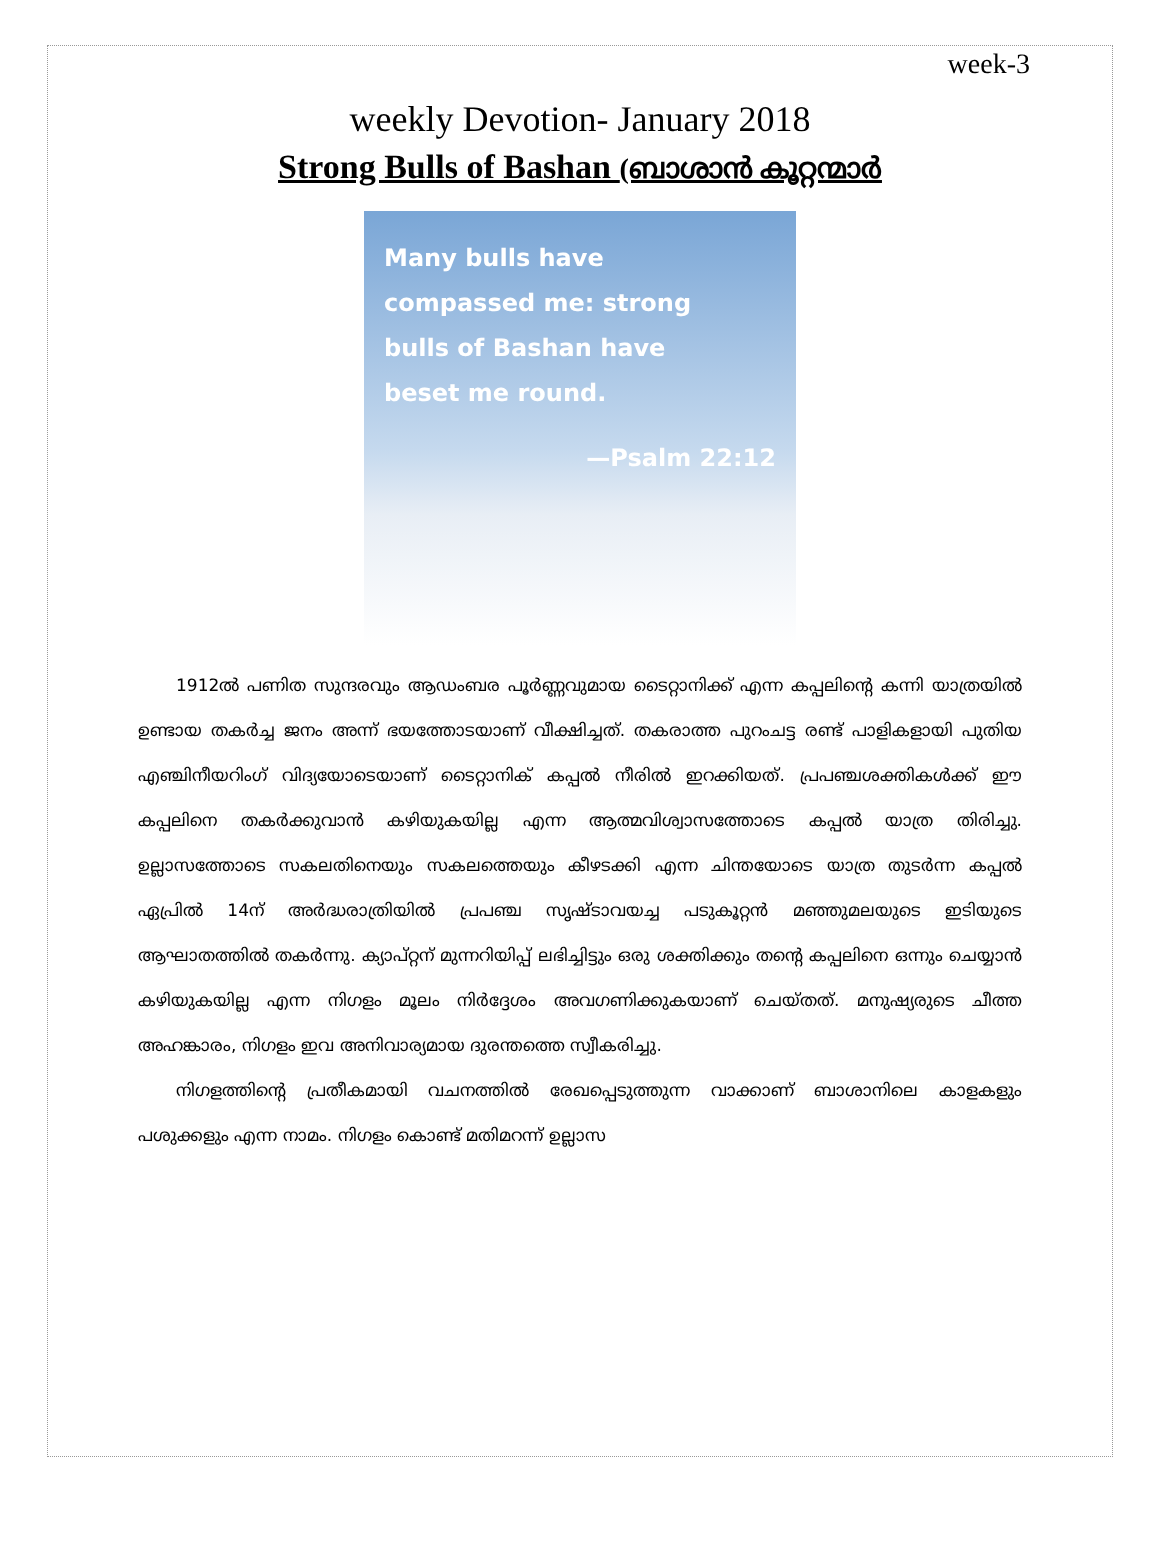week-3
weekly Devotion- January 2018
Strong Bulls of Bashan (ബാശാൻ കൂറ്റന്മാർ
Many bulls have
compassed me: strong
bulls of Bashan have
beset me round.
—Psalm 22:12
1912ൽ പണിത സുന്ദരവും ആഡംബര പൂർണ്ണവുമായ ടൈറ്റാനിക്ക് എന്ന കപ്പലിന്റെ കന്നി യാത്രയിൽ ഉണ്ടായ തകർച്ച ജനം അന്ന് ഭയത്തോടയാണ് വീക്ഷിച്ചത്. തകരാത്ത പുറംചട്ട രണ്ട് പാളികളായി പുതിയ എഞ്ചിനീയറിംഗ് വിദ്യയോടെയാണ് ടൈറ്റാനിക് കപ്പൽ നീരിൽ ഇറക്കിയത്. പ്രപഞ്ചശക്തികൾക്ക് ഈ കപ്പലിനെ തകർക്കുവാൻ കഴിയുകയില്ല എന്ന ആത്മവിശ്വാസത്തോടെ കപ്പൽ യാത്ര തിരിച്ചു. ഉല്ലാസത്തോടെ സകലതിനെയും സകലത്തെയും കീഴടക്കി എന്ന ചിന്തയോടെ യാത്ര തുടർന്ന കപ്പൽ ഏപ്രിൽ 14ന് അർദ്ധരാത്രിയിൽ പ്രപഞ്ച സൃഷ്ടാവയച്ച പടുകൂറ്റൻ മഞ്ഞുമലയുടെ ഇടിയുടെ ആഘാതത്തിൽ തകർന്നു. ക്യാപ്റ്റന് മുന്നറിയിപ്പ് ലഭിച്ചിട്ടും ഒരു ശക്തിക്കും തന്റെ കപ്പലിനെ ഒന്നും ചെയ്യാൻ കഴിയുകയില്ല എന്ന നിഗളം മൂലം നിർദ്ദേശം അവഗണിക്കുകയാണ് ചെയ്തത്. മനുഷ്യരുടെ ചീത്ത അഹങ്കാരം, നിഗളം ഇവ അനിവാര്യമായ ദുരന്തത്തെ സ്വീകരിച്ചു.
നിഗളത്തിന്റെ പ്രതീകമായി വചനത്തിൽ രേഖപ്പെടുത്തുന്ന വാക്കാണ് ബാശാനിലെ കാളകളും പശുക്കളും എന്ന നാമം. നിഗളം കൊണ്ട് മതിമറന്ന് ഉല്ലാസ